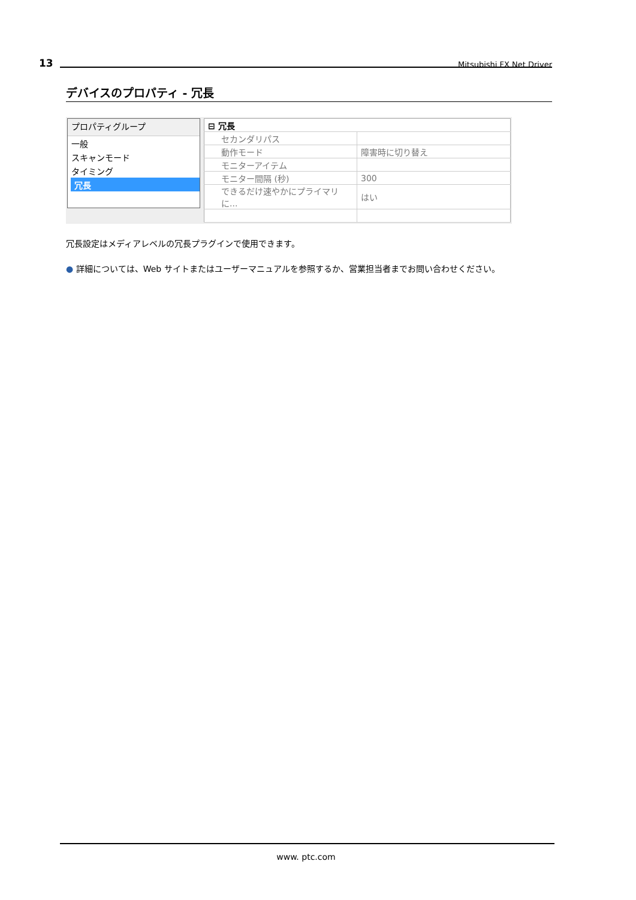13 Mitsubishi FX Net Driver
デバイスのプロパティ - 冗長
プロパティグループ
一般
スキャンモード
タイミング
冗長
| ⊟ 冗長 | |
| セカンダリパス | |
| 動作モード | 障害時に切り替え |
| モニターアイテム | |
| モニター間隔 (秒) | 300 |
| できるだけ速やかにプライマリに... | はい |
冗長設定はメディアレベルの冗長プラグインで使用できます。
● 詳細については、Web サイトまたはユーザーマニュアルを参照するか、営業担当者までお問い合わせください。
www. ptc.com